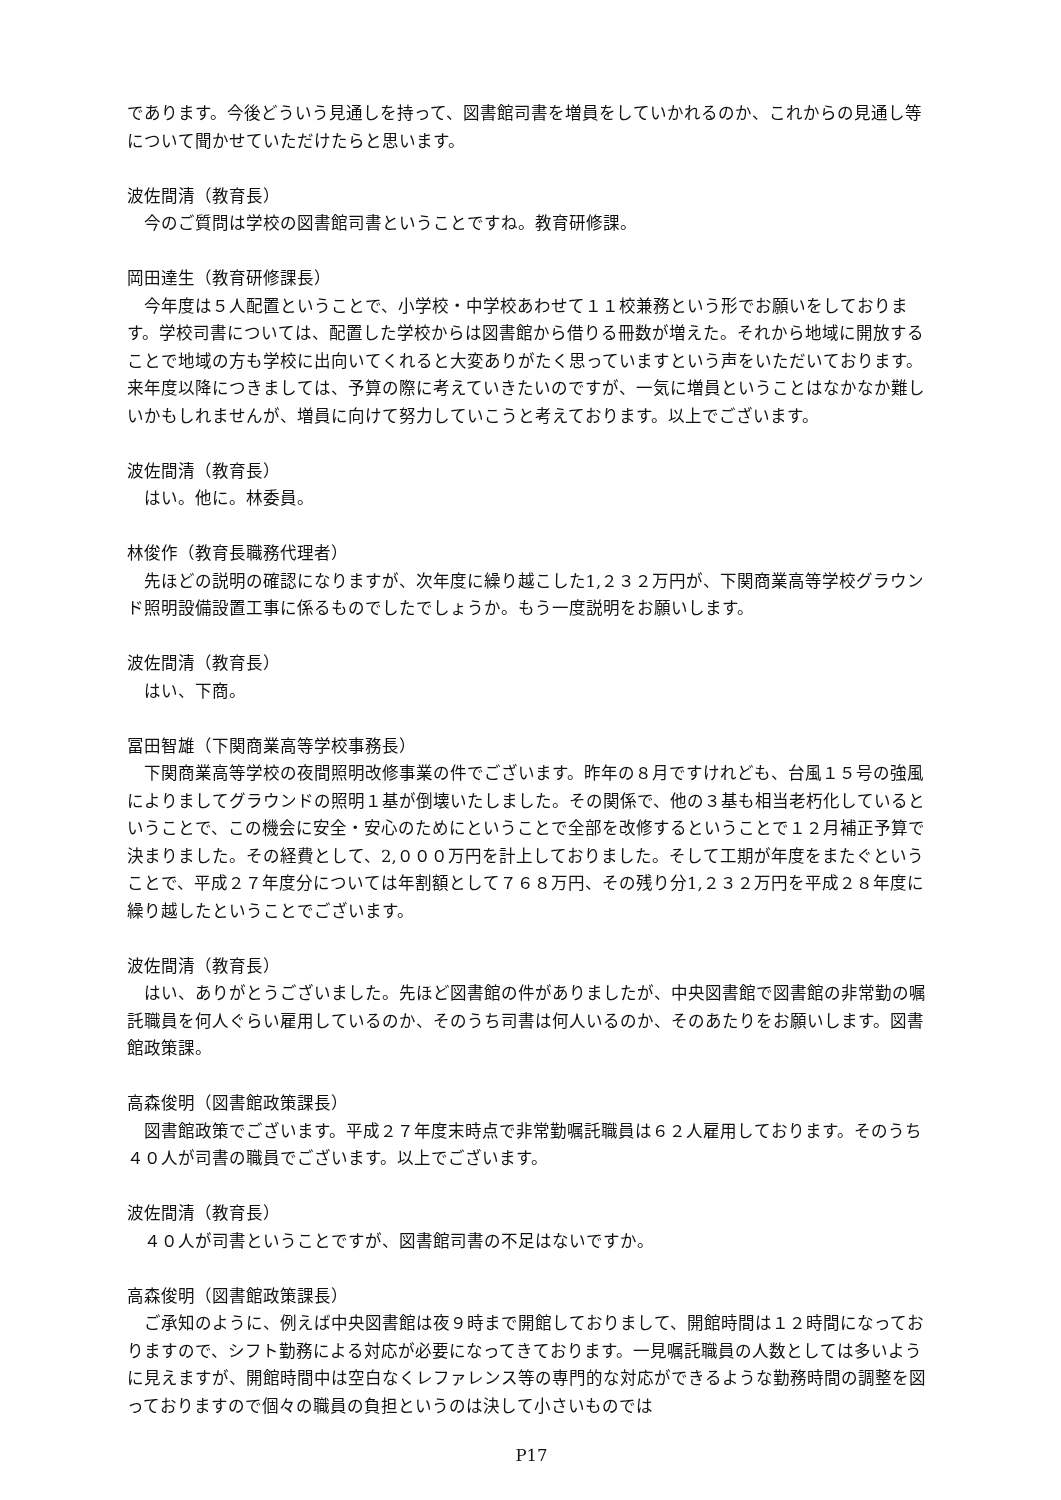であります。今後どういう見通しを持って、図書館司書を増員をしていかれるのか、これからの見通し等について聞かせていただけたらと思います。
波佐間清（教育長）
今のご質問は学校の図書館司書ということですね。教育研修課。
岡田達生（教育研修課長）
今年度は５人配置ということで、小学校・中学校あわせて１１校兼務という形でお願いをしております。学校司書については、配置した学校からは図書館から借りる冊数が増えた。それから地域に開放することで地域の方も学校に出向いてくれると大変ありがたく思っていますという声をいただいております。来年度以降につきましては、予算の際に考えていきたいのですが、一気に増員ということはなかなか難しいかもしれませんが、増員に向けて努力していこうと考えております。以上でございます。
波佐間清（教育長）
はい。他に。林委員。
林俊作（教育長職務代理者）
先ほどの説明の確認になりますが、次年度に繰り越こした1,２３２万円が、下関商業高等学校グラウンド照明設備設置工事に係るものでしたでしょうか。もう一度説明をお願いします。
波佐間清（教育長）
はい、下商。
冨田智雄（下関商業高等学校事務長）
下関商業高等学校の夜間照明改修事業の件でございます。昨年の８月ですけれども、台風１５号の強風によりましてグラウンドの照明１基が倒壊いたしました。その関係で、他の３基も相当老朽化しているということで、この機会に安全・安心のためにということで全部を改修するということで１２月補正予算で決まりました。その経費として、2,０００万円を計上しておりました。そして工期が年度をまたぐということで、平成２７年度分については年割額として７６８万円、その残り分1,２３２万円を平成２８年度に繰り越したということでございます。
波佐間清（教育長）
はい、ありがとうございました。先ほど図書館の件がありましたが、中央図書館で図書館の非常勤の嘱託職員を何人ぐらい雇用しているのか、そのうち司書は何人いるのか、そのあたりをお願いします。図書館政策課。
高森俊明（図書館政策課長）
図書館政策でございます。平成２７年度末時点で非常勤嘱託職員は６２人雇用しております。そのうち４０人が司書の職員でございます。以上でございます。
波佐間清（教育長）
４０人が司書ということですが、図書館司書の不足はないですか。
高森俊明（図書館政策課長）
ご承知のように、例えば中央図書館は夜９時まで開館しておりまして、開館時間は１２時間になっておりますので、シフト勤務による対応が必要になってきております。一見嘱託職員の人数としては多いように見えますが、開館時間中は空白なくレファレンス等の専門的な対応ができるような勤務時間の調整を図っておりますので個々の職員の負担というのは決して小さいものでは
P17